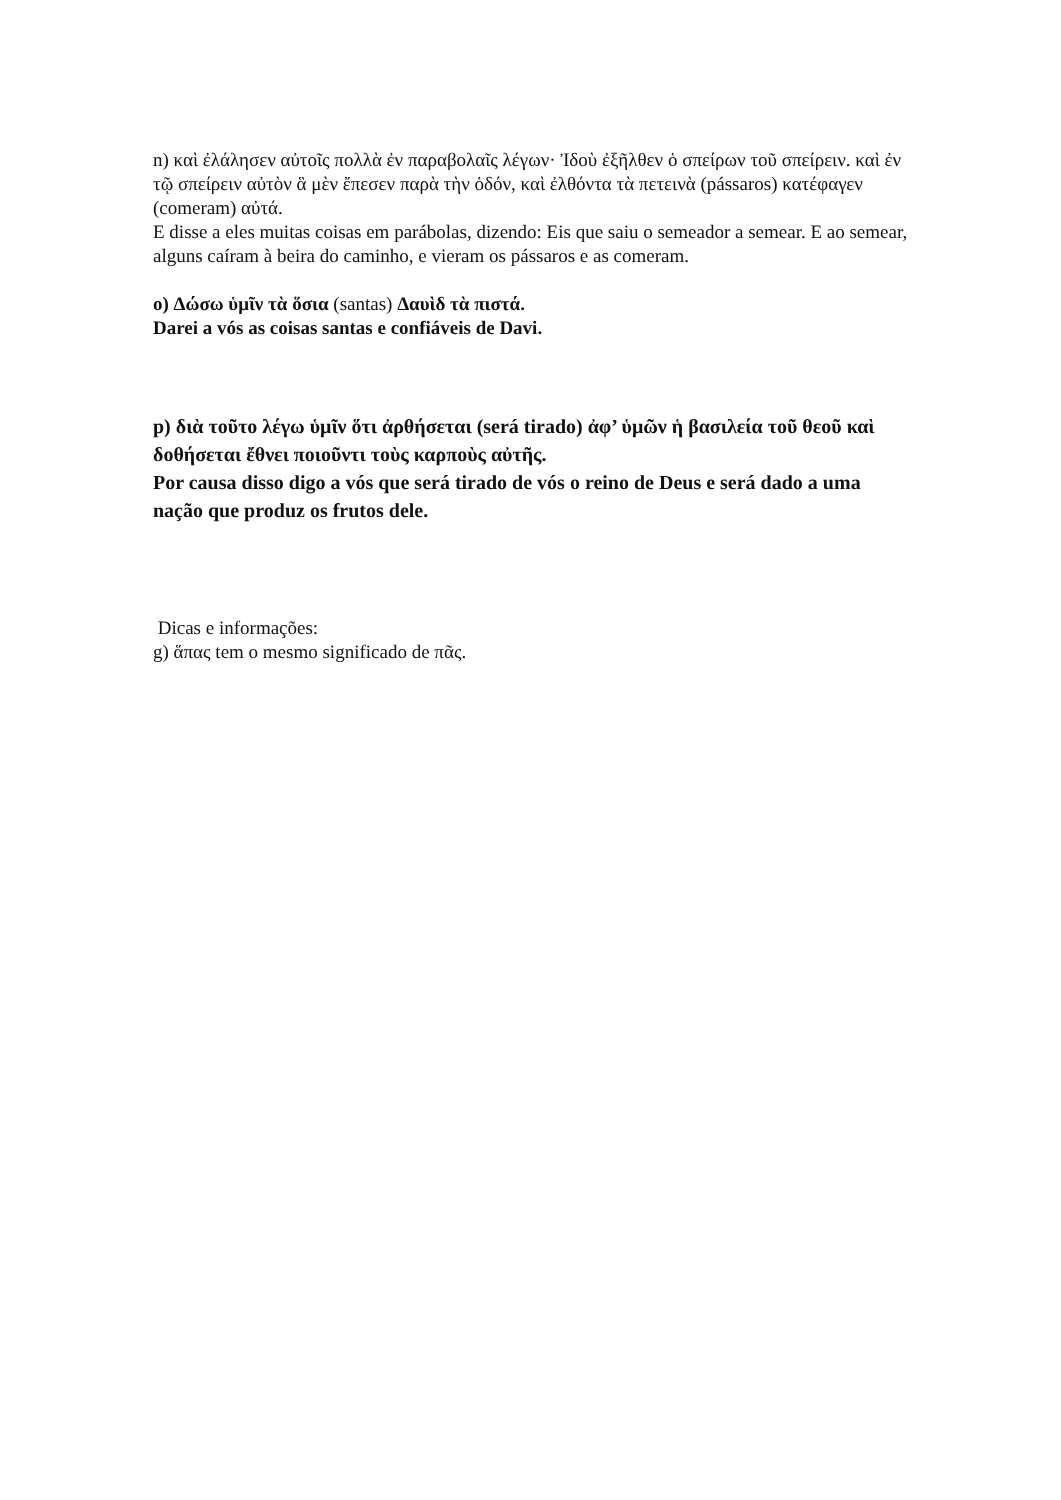n) καὶ ἐλάλησεν αὐτοῖς πολλὰ ἐν παραβολαῖς λέγων· Ἰδοὺ ἐξῆλθεν ὁ σπείρων τοῦ σπείρειν. καὶ ἐν τῷ σπείρειν αὐτὸν ἃ μὲν ἔπεσεν παρὰ τὴν ὁδόν, καὶ ἐλθόντα τὰ πετεινὰ (pássaros) κατέφαγεν (comeram) αὐτά.
E disse a eles muitas coisas em parábolas, dizendo: Eis que saiu o semeador a semear. E ao semear, alguns caíram à beira do caminho, e vieram os pássaros e as comeram.
o) Δώσω ὑμῖν τὰ ὅσια (santas) Δαυὶδ τὰ πιστά.
Darei a vós as coisas santas e confiáveis de Davi.
p) διὰ τοῦτο λέγω ὑμῖν ὅτι ἀρθήσεται (será tirado) ἀφ’ ὑμῶν ἡ βασιλεία τοῦ θεοῦ καὶ δοθήσεται ἔθνει ποιοῦντι τοὺς καρποὺς αὐτῆς.
Por causa disso digo a vós que será tirado de vós o reino de Deus e será dado a uma nação que produz os frutos dele.
Dicas e informações:
g) ἅπας tem o mesmo significado de πᾶς.